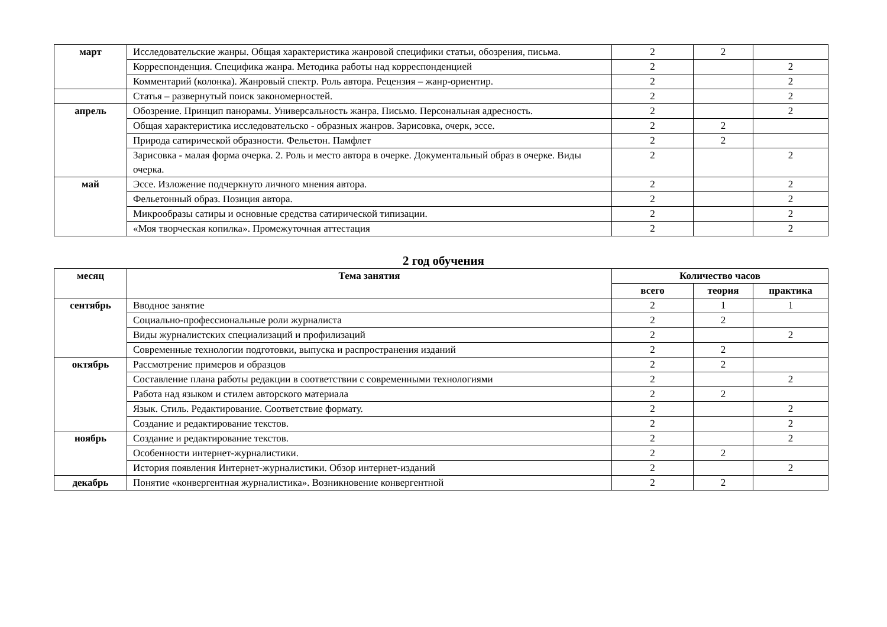| март | Исследовательские жанры. Общая характеристика жанровой специфики статьи, обозрения, письма. | 2 | 2 | |
| | Корреспонденция. Специфика жанра. Методика работы над корреспонденцией | 2 | | 2 |
| | Комментарий (колонка). Жанровый спектр. Роль автора. Рецензия – жанр-ориентир. | 2 | | 2 |
| | Статья – развернутый поиск закономерностей. | 2 | | 2 |
| апрель | Обозрение. Принцип панорамы. Универсальность жанра. Письмо. Персональная адресность. | 2 | | 2 |
| | Общая характеристика исследовательско - образных жанров. Зарисовка, очерк, эссе. | 2 | 2 | |
| | Природа сатирической образности. Фельетон. Памфлет | 2 | 2 | |
| | Зарисовка - малая форма очерка. 2. Роль и место автора в очерке. Документальный образ в очерке. Виды очерка. | 2 | | 2 |
| май | Эссе. Изложение подчеркнуто личного мнения автора. | 2 | | 2 |
| | Фельетонный образ. Позиция автора. | 2 | | 2 |
| | Микрообразы сатиры и основные средства сатирической типизации. | 2 | | 2 |
| | «Моя творческая копилка». Промежуточная аттестация | 2 | | 2 |
2 год обучения
| месяц | Тема занятия | Количество часов | | |
| --- | --- | --- | --- | --- |
| | | всего | теория | практика |
| сентябрь | Вводное занятие | 2 | 1 | 1 |
| | Социально-профессиональные роли журналиста | 2 | 2 | |
| | Виды журналистских специализаций и профилизаций | 2 | | 2 |
| | Современные технологии подготовки, выпуска и распространения изданий | 2 | 2 | |
| октябрь | Рассмотрение примеров и образцов | 2 | 2 | |
| | Составление плана работы редакции в соответствии с современными технологиями | 2 | | 2 |
| | Работа над языком и стилем авторского материала | 2 | 2 | |
| | Язык. Стиль. Редактирование. Соответствие формату. | 2 | | 2 |
| | Создание и редактирование текстов. | 2 | | 2 |
| ноябрь | Создание и редактирование текстов. | 2 | | 2 |
| | Особенности интернет-журналистики. | 2 | 2 | |
| | История появления Интернет-журналистики. Обзор интернет-изданий | 2 | | 2 |
| декабрь | Понятие «конвергентная журналистика». Возникновение конвергентной | 2 | 2 | |